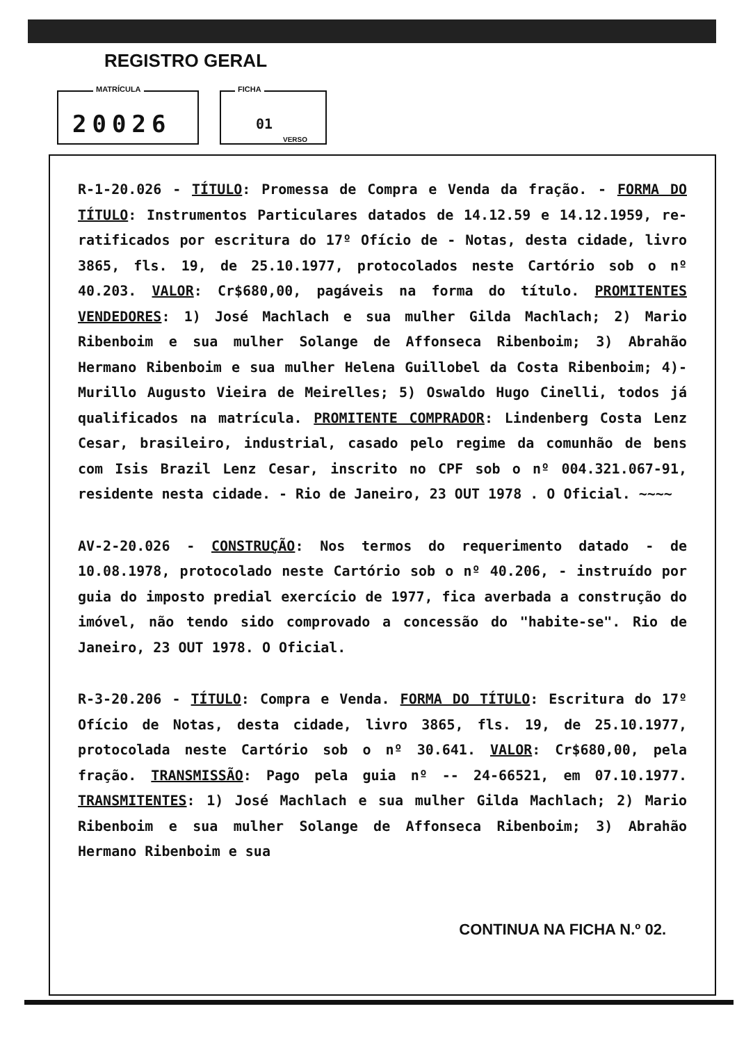REGISTRO GERAL
MATRÍCULA
20026
FICHA
01
VERSO
R-1-20.026 - TÍTULO: Promessa de Compra e Venda da fração. - FORMA DO TÍTULO: Instrumentos Particulares datados de 14.12.59 e 14.12.1959, re-ratificados por escritura do 17º Ofício de - Notas, desta cidade, livro 3865, fls. 19, de 25.10.1977, protocolados neste Cartório sob o nº 40.203. VALOR: Cr$680,00, pagáveis na forma do título. PROMITENTES VENDEDORES: 1) José Machlach e sua mulher Gilda Machlach; 2) Mario Ribenboim e sua mulher Solange de Affonseca Ribenboim; 3) Abrahão Hermano Ribenboim e sua mulher Helena Guillobel da Costa Ribenboim; 4)- Murillo Augusto Vieira de Meirelles; 5) Oswaldo Hugo Cinelli, todos já qualificados na matrícula. PROMITENTE COMPRADOR: Lindenberg Costa Lenz Cesar, brasileiro, industrial, casado pelo regime da comunhão de bens com Isis Brazil Lenz Cesar, inscrito no CPF sob o nº 004.321.067-91, residente nesta cidade. - Rio de Janeiro, 23 OUT 1978 . O Oficial. ~~~~
AV-2-20.026 - CONSTRUÇÃO: Nos termos do requerimento datado - de 10.08.1978, protocolado neste Cartório sob o nº 40.206, - instruído por guia do imposto predial exercício de 1977, fica averbada a construção do imóvel, não tendo sido comprovado a concessão do "habite-se". Rio de Janeiro, 23 OUT 1978. O Oficial.
R-3-20.206 - TÍTULO: Compra e Venda. FORMA DO TÍTULO: Escritura do 17º Ofício de Notas, desta cidade, livro 3865, fls. 19, de 25.10.1977, protocolada neste Cartório sob o nº 30.641. VALOR: Cr$680,00, pela fração. TRANSMISSÃO: Pago pela guia nº -- 24-66521, em 07.10.1977. TRANSMITENTES: 1) José Machlach e sua mulher Gilda Machlach; 2) Mario Ribenboim e sua mulher Solange de Affonseca Ribenboim; 3) Abrahão Hermano Ribenboim e sua
CONTINUA NA FICHA N.º 02.